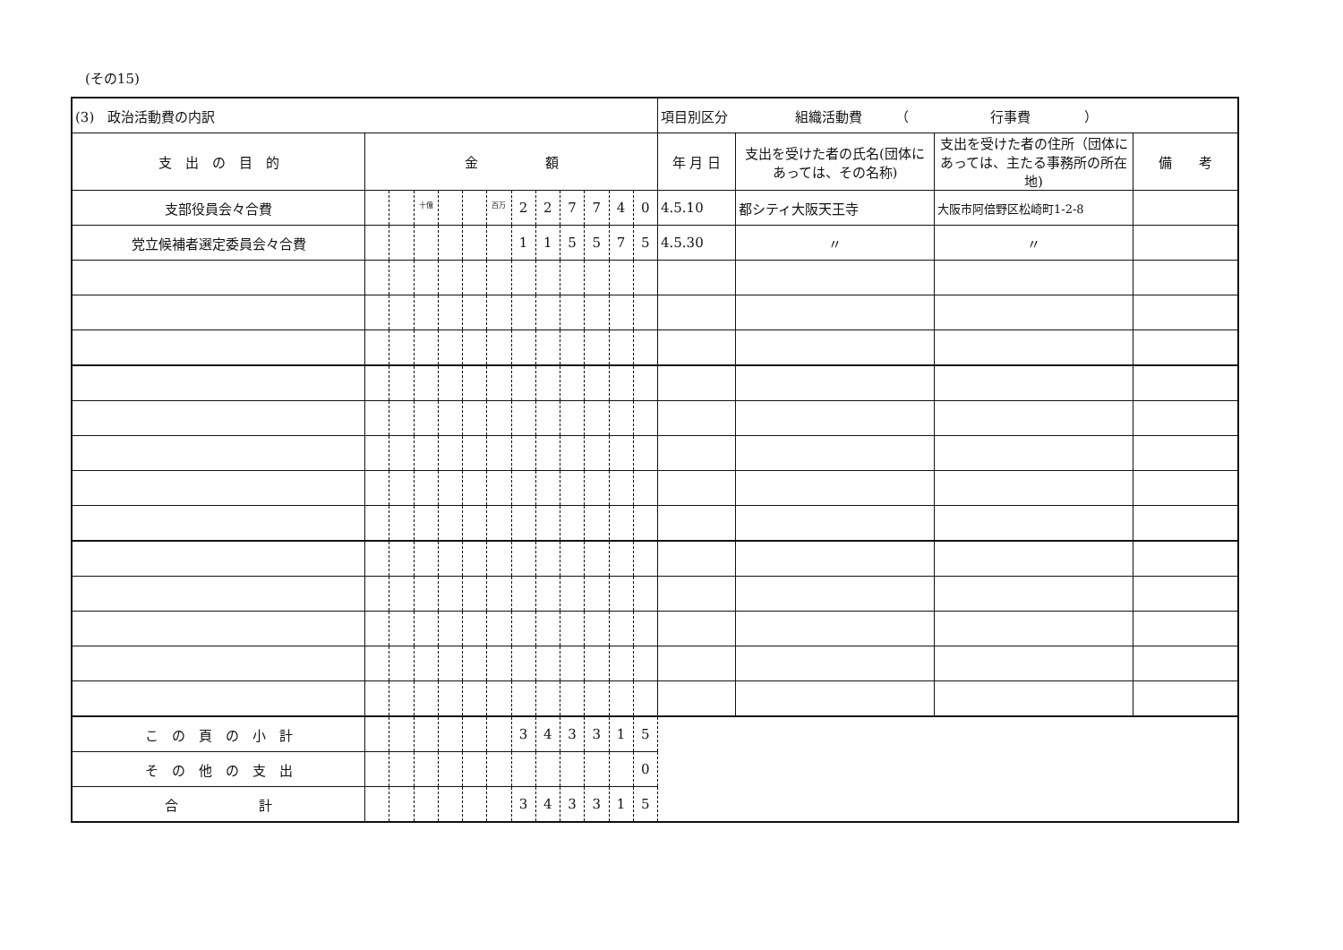(その15)
| (3) 政治活動費の内訳 | | | | | | | | | | | | | 項目別区分 組織活動費 （ 行事費 ） | | | |
| 支 出 の 目 的 | 金 額 | | | | | | | | | | | | 年 月 日 | 支出を受けた者の氏名(団体にあっては、その名称) | 支出を受けた者の住所（団体にあっては、主たる事務所の所在地) | 備 考 |
| 支部役員会々合費 | | | 十億 | | | 百万 | 2 | 2 | 7 | 7 | 4 | 0 | 4.5.10 | 都シティ大阪天王寺 | 大阪市阿倍野区松崎町1-2-8 | |
| 党立候補者選定委員会々合費 | | | | | | | 1 | 1 | 5 | 5 | 7 | 5 | 4.5.30 | 〃 | 〃 | |
| こ の 頁 の 小 計 | | | | | | | 3 | 4 | 3 | 3 | 1 | 5 | | | | |
| そ の 他 の 支 出 | | | | | | | | | | | | 0 | | | | |
| 合 計 | | | | | | | 3 | 4 | 3 | 3 | 1 | 5 | | | | |